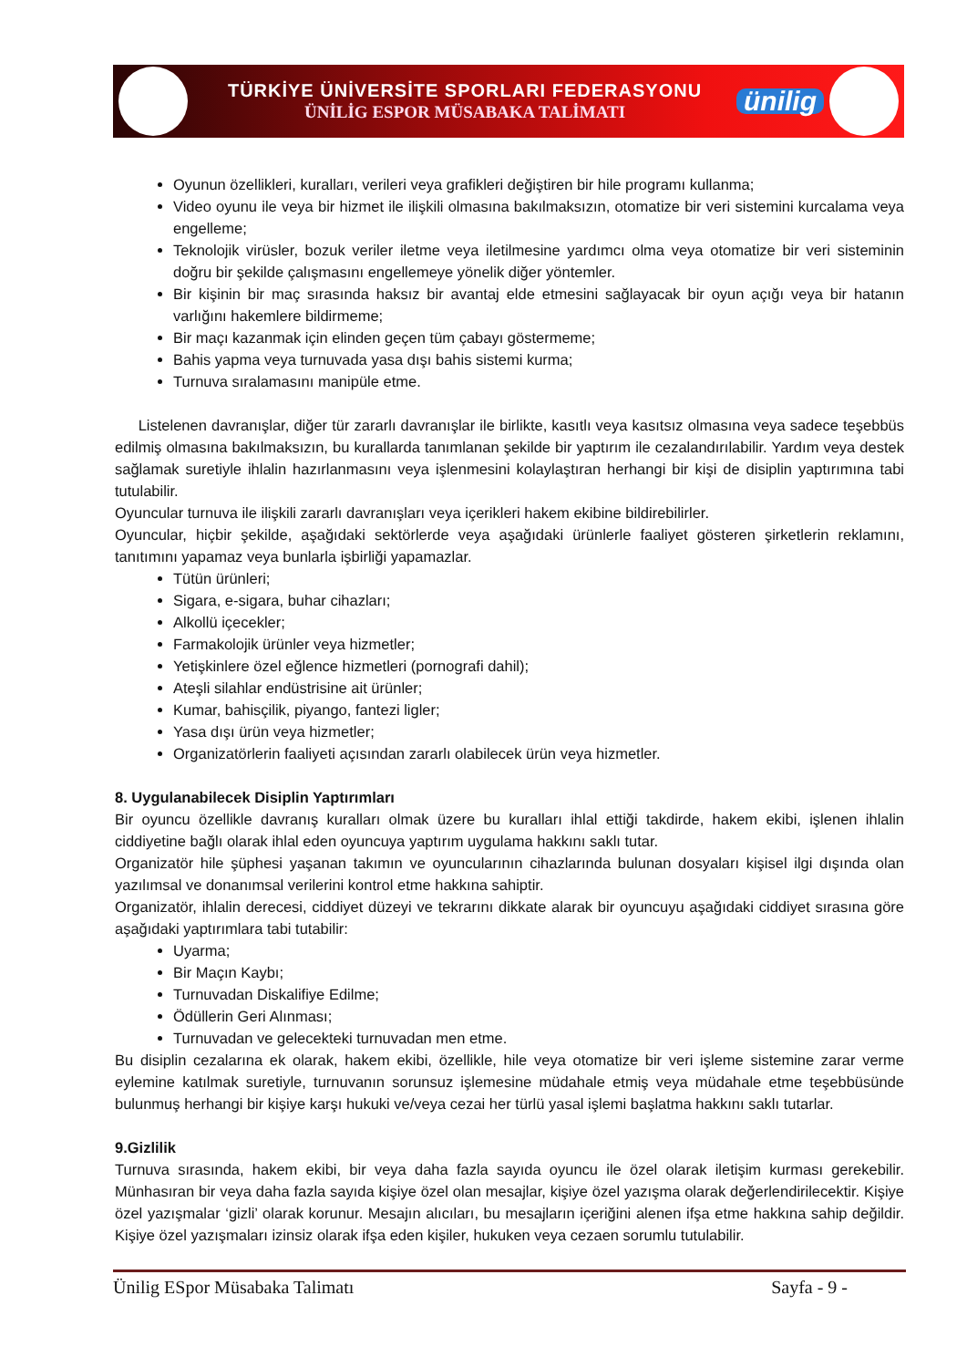TÜRKİYE ÜNİVERSİTE SPORLARI FEDERASYONU
ÜNİLİG ESPOR MÜSABAKA TALİMATI
ünilig
Oyunun özellikleri, kuralları, verileri veya grafikleri değiştiren bir hile programı kullanma;
Video oyunu ile veya bir hizmet ile ilişkili olmasına bakılmaksızın, otomatize bir veri sistemini kurcalama veya engelleme;
Teknolojik virüsler, bozuk veriler iletme veya iletilmesine yardımcı olma veya otomatize bir veri sisteminin doğru bir şekilde çalışmasını engellemeye yönelik diğer yöntemler.
Bir kişinin bir maç sırasında haksız bir avantaj elde etmesini sağlayacak bir oyun açığı veya bir hatanın varlığını hakemlere bildirmeme;
Bir maçı kazanmak için elinden geçen tüm çabayı göstermeme;
Bahis yapma veya turnuvada yasa dışı bahis sistemi kurma;
Turnuva sıralamasını manipüle etme.
Listelenen davranışlar, diğer tür zararlı davranışlar ile birlikte, kasıtlı veya kasıtsız olmasına veya sadece teşebbüs edilmiş olmasına bakılmaksızın, bu kurallarda tanımlanan şekilde bir yaptırım ile cezalandırılabilir. Yardım veya destek sağlamak suretiyle ihlalin hazırlanmasını veya işlenmesini kolaylaştıran herhangi bir kişi de disiplin yaptırımına tabi tutulabilir.
Oyuncular turnuva ile ilişkili zararlı davranışları veya içerikleri hakem ekibine bildirebilirler.
Oyuncular, hiçbir şekilde, aşağıdaki sektörlerde veya aşağıdaki ürünlerle faaliyet gösteren şirketlerin reklamını, tanıtımını yapamaz veya bunlarla işbirliği yapamazlar.
Tütün ürünleri;
Sigara, e-sigara, buhar cihazları;
Alkollü içecekler;
Farmakolojik ürünler veya hizmetler;
Yetişkinlere özel eğlence hizmetleri (pornografi dahil);
Ateşli silahlar endüstrisine ait ürünler;
Kumar, bahisçilik, piyango, fantezi ligler;
Yasa dışı ürün veya hizmetler;
Organizatörlerin faaliyeti açısından zararlı olabilecek ürün veya hizmetler.
8. Uygulanabilecek Disiplin Yaptırımları
Bir oyuncu özellikle davranış kuralları olmak üzere bu kuralları ihlal ettiği takdirde, hakem ekibi, işlenen ihlalin ciddiyetine bağlı olarak ihlal eden oyuncuya yaptırım uygulama hakkını saklı tutar.
Organizatör hile şüphesi yaşanan takımın ve oyuncularının cihazlarında bulunan dosyaları kişisel ilgi dışında olan yazılımsal ve donanımsal verilerini kontrol etme hakkına sahiptir.
Organizatör, ihlalin derecesi, ciddiyet düzeyi ve tekrarını dikkate alarak bir oyuncuyu aşağıdaki ciddiyet sırasına göre aşağıdaki yaptırımlara tabi tutabilir:
Uyarma;
Bir Maçın Kaybı;
Turnuvadan Diskalifiye Edilme;
Ödüllerin Geri Alınması;
Turnuvadan ve gelecekteki turnuvadan men etme.
Bu disiplin cezalarına ek olarak, hakem ekibi, özellikle, hile veya otomatize bir veri işleme sistemine zarar verme eylemine katılmak suretiyle, turnuvanın sorunsuz işlemesine müdahale etmiş veya müdahale etme teşebbüsünde bulunmuş herhangi bir kişiye karşı hukuki ve/veya cezai her türlü yasal işlemi başlatma hakkını saklı tutarlar.
9.Gizlilik
Turnuva sırasında, hakem ekibi, bir veya daha fazla sayıda oyuncu ile özel olarak iletişim kurması gerekebilir. Münhasıran bir veya daha fazla sayıda kişiye özel olan mesajlar, kişiye özel yazışma olarak değerlendirilecektir. Kişiye özel yazışmalar ‘gizli’ olarak korunur. Mesajın alıcıları, bu mesajların içeriğini alenen ifşa etme hakkına sahip değildir. Kişiye özel yazışmaları izinsiz olarak ifşa eden kişiler, hukuken veya cezaen sorumlu tutulabilir.
Ünilig ESpor Müsabaka Talimatı Sayfa - 9 -